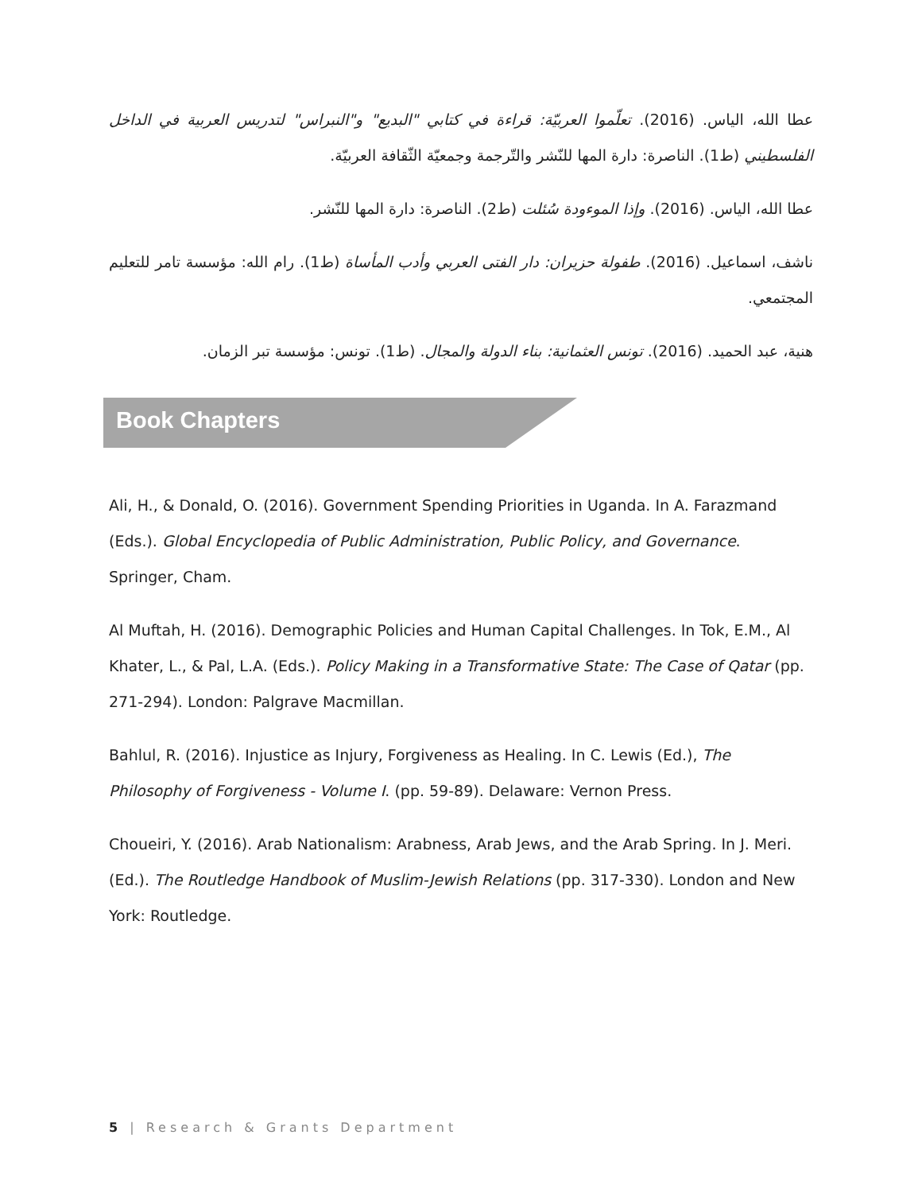عطا الله، الياس. (2016). تعلّموا العربيّة: قراءة في كتابي "البديع" و"النبراس" لتدريس العربية في الداخل الفلسطيني (ط1). الناصرة: دارة المها للنّشر والتّرجمة وجمعيّة الثّقافة العربيّة.
عطا الله، الياس. (2016). وإذا الموءودة سُئلت (ط2). الناصرة: دارة المها للنّشر.
ناشف، اسماعيل. (2016). طفولة حزيران: دار الفتى العربي وأدب المأساة (ط1). رام الله: مؤسسة تامر للتعليم المجتمعي.
هنية، عبد الحميد. (2016). تونس العثمانية: بناء الدولة والمجال. (ط1). تونس: مؤسسة تبر الزمان.
Book Chapters
Ali, H., & Donald, O. (2016). Government Spending Priorities in Uganda. In A. Farazmand (Eds.). Global Encyclopedia of Public Administration, Public Policy, and Governance. Springer, Cham.
Al Muftah, H. (2016). Demographic Policies and Human Capital Challenges. In Tok, E.M., Al Khater, L., & Pal, L.A. (Eds.). Policy Making in a Transformative State: The Case of Qatar (pp. 271-294). London: Palgrave Macmillan.
Bahlul, R. (2016). Injustice as Injury, Forgiveness as Healing. In C. Lewis (Ed.), The Philosophy of Forgiveness - Volume I. (pp. 59-89). Delaware: Vernon Press.
Choueiri, Y. (2016). Arab Nationalism: Arabness, Arab Jews, and the Arab Spring. In J. Meri. (Ed.). The Routledge Handbook of Muslim-Jewish Relations (pp. 317-330). London and New York: Routledge.
5 | Research & Grants Department